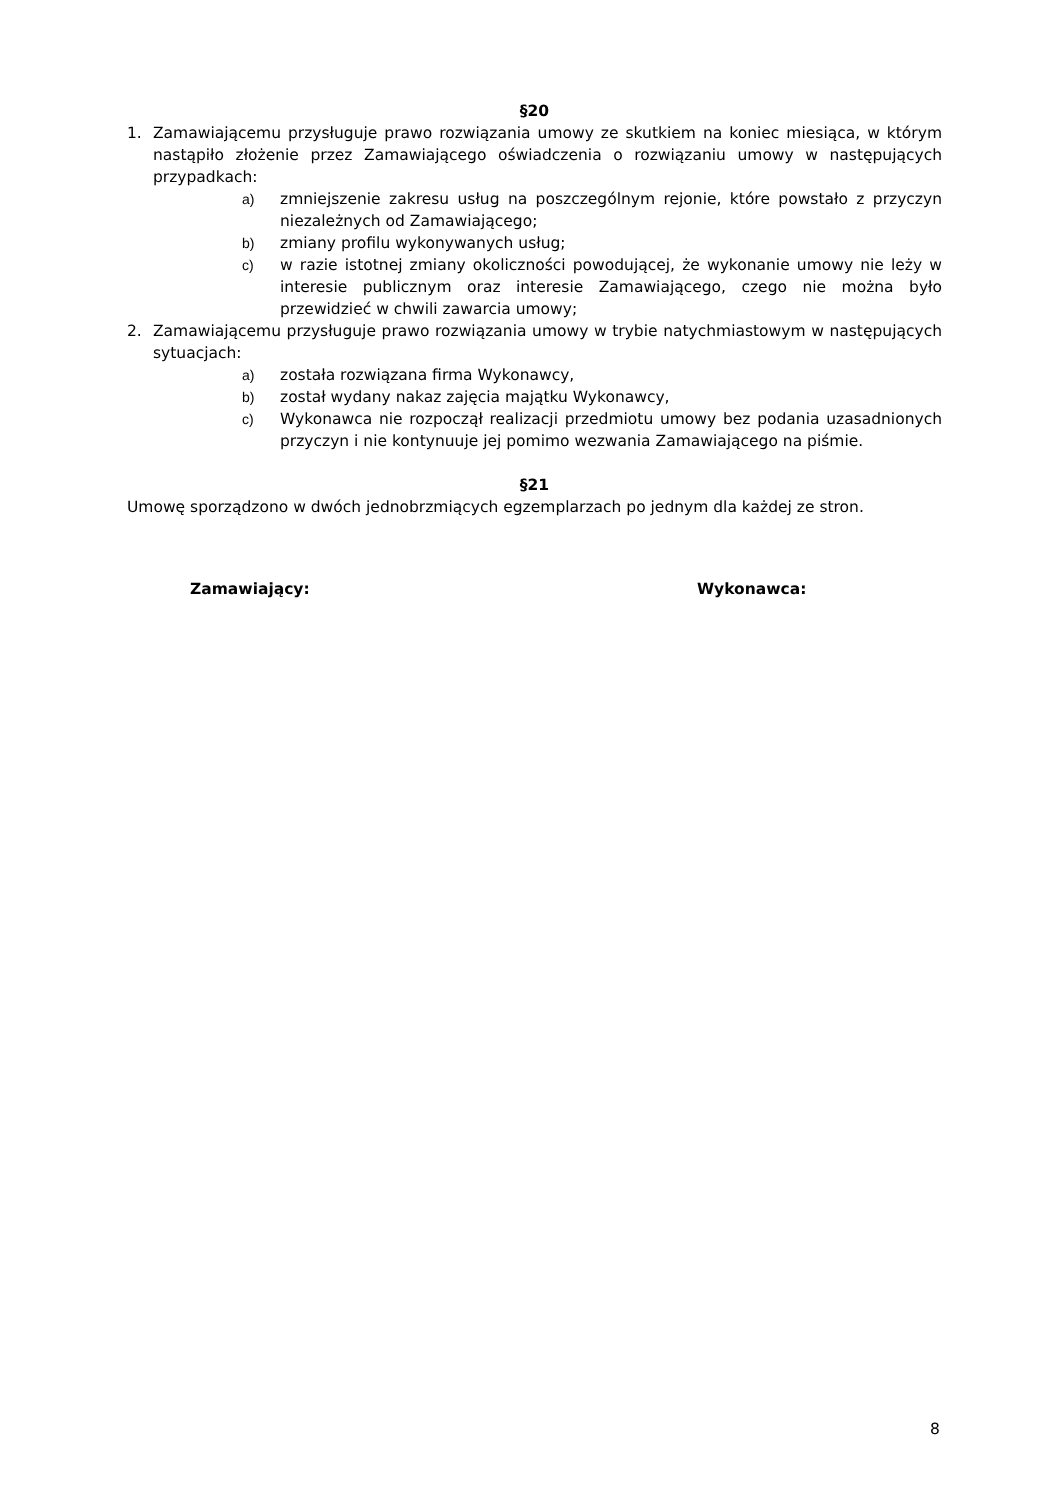§20
1. Zamawiającemu przysługuje prawo rozwiązania umowy ze skutkiem na koniec miesiąca, w którym nastąpiło złożenie przez Zamawiającego oświadczenia o rozwiązaniu umowy w następujących przypadkach:
a) zmniejszenie zakresu usług na poszczególnym rejonie, które powstało z przyczyn niezależnych od Zamawiającego;
b) zmiany profilu wykonywanych usług;
c) w razie istotnej zmiany okoliczności powodującej, że wykonanie umowy nie leży w interesie publicznym oraz interesie Zamawiającego, czego nie można było przewidzieć w chwili zawarcia umowy;
2. Zamawiającemu przysługuje prawo rozwiązania umowy w trybie natychmiastowym w następujących sytuacjach:
a) została rozwiązana firma Wykonawcy,
b) został wydany nakaz zajęcia majątku Wykonawcy,
c) Wykonawca nie rozpoczął realizacji przedmiotu umowy bez podania uzasadnionych przyczyn i nie kontynuuje jej pomimo wezwania Zamawiającego na piśmie.
§21
Umowę sporządzono w dwóch jednobrzmiących egzemplarzach po jednym dla każdej ze stron.
Zamawiający: Wykonawca:
8